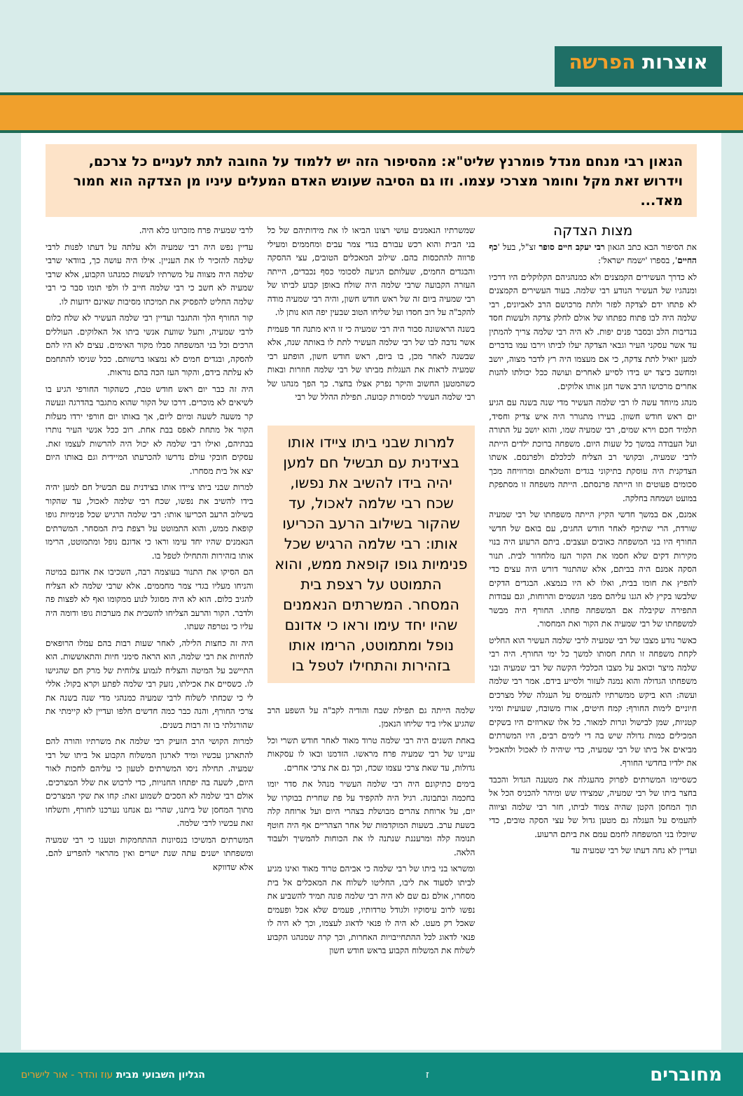אוצרות הפרשה
הגאון רבי מנחם מנדל פומרנץ שליט"א: מהסיפור הזה יש ללמוד על החובה לתת לעניים כל צרכם, וידרוש זאת מקל וחומר מצרכי עצמו. וזו גם הסיבה שעונש האדם המעלים עיניו מן הצדקה הוא חמור מאד...
מצות הצדקה
את הסיפור הבא כתב הגאון רבי יעקב חיים סופר זצ"ל, בעל 'כף החיים', בספרו 'ישמח ישראל':
לא כדרך העשירים הקמצנים ולא כמנהגיהם הקלוקלים היו דרכיו ומנהגיו של העשיר הנודע רבי שלמה. בעוד העשירים הקמצנים לא פתחו ידם לצדקה לפזר ולתת מרכושם הרב לאביונים, רבי שלמה היה לבו פתוח כפתחו של אולם לחלק צדקה ולעשות חסד בנדיבות הלב ובסבר פנים יפות. לא היה רבי שלמה צריך להמתין עד אשר עסקני העיר וגבאי הצדקה יעלו לביתו וירבו עמו בדברים למען יואיל לתת צדקה, כי אם מעצמו היה רץ לדבר מצוה, יושב ומחשב כיצד יש בידו לסייע לאחרים ועושה ככל יכולתו להנות אחרים מרכושו הרב אשר חנן אותו אלוקים.
מנהג מיוחד עשה לו רבי שלמה העשיר מדי שנה בשנה עם הגיע יום ראש חודש חשוון. בעירו מתגורר היה איש צדיק וחסיד, תלמיד חכם וירא שמים, רבי שמעיה שמו, והוא יושב על התורה ועל העבודה במשך כל שעות היום. משפחה ברוכת ילדים הייתה לרבי שמעיה, ובקושי רב הצליח לכלכלם ולפרנסם. אשתו הצדקנית היה עוסקת בתיקוני בגדים והטלאתם ומרוויחה מכך סכומים פעוטים וזו הייתה פרנסתם. הייתה משפחה זו מסתפקת במועט ושמחה בחלקה.
אמנם, אם במשך חדשי הקיץ הייתה משפחתו של רבי שמעיה שורדת, הרי שתיכף לאחר חודש החגים, עם בואם של חדשי החורף היו בני המשפחה כאובים ועצבים. ביתם הרעוע היה בנוי מקירות דקים שלא חסמו את הקור העז מלחדור לבית. תנור הסקה אמנם היה בביתם, אלא שהתנור דורש היה עצים כדי להפיץ את חומו בבית, ואלו לא היו בנמצא. הבגדים הדקים שלבשו בקיץ לא הגנו עליהם מפני הגשמים והרוחות, וגם עבודות התפירה שקיבלה אם המשפחה פחתו. החורף היה מבשר למשפחתו של רבי שמעיה את הקור ואת המחסור.
כאשר נודע מצבו של רבי שמעיה לרבי שלמה העשיר הוא החליט לקחת משפחה זו תחת חסותו למשך כל ימי החורף. היה רבי שלמה מיצר וכואב על מצבו הכלכלי הקשה של רבי שמעיה ובני משפחתו הגדולה והוא נמנה לעזור ולסייע בידם. אמר רבי שלמה ועשה: הוא ביקש ממשרתיו להעמיס על העגלה שלל מצרכים חיוניים לימות החורף: קמח חיטים, אורז משובח, שעועית ומיני קטניות, שמן לבישול ונרות למאור. כל אלו שארוזים היו בשקים המכילים כמות גדולה שיש בה די לימים רבים, היו המשרתים מביאים אל ביתו של רבי שמעיה, כדי שיהיה לו לאכול ולהאכיל את ילדיו בחדשי החורף.
כשסיימו המשרתים לפרוק מהעגלה את מטענה הגדול והכבד בחצר ביתו של רבי שמעיה, שמצידו שש ומיהר להכניס הכל אל תוך המחסן הקטן שהיה צמוד לביתו, חזר רבי שלמה וציווה להעמיס על העגלה גם מטען גדול של עצי הסקה טובים, כדי שיוכלו בני המשפחה לחמם עמם את ביתם הרעוע.
ועדיין לא נחה דעתו של רבי שמעיה עד
שמשרתיו הנאמנים עושי רצונו הביאו לו את מידותיהם של כל בני הבית והוא רכש עבורם בגדי צמר עבים ומחממים ומעילי פרווה להתכסות בהם. שילוב המאכלים הטובים, עצי ההסקה והבגדים החמים, שעלותם הגיעה לסכומי כסף נכבדים, הייתה העזרה הקבועה שרבי שלמה היה שולח באופן קבוע לביתו של רבי שמעיה ביום זה של ראש חודש חשון, והיה רבי שמעיה מודה להקב"ה על רוב חסדו ועל שליחו הטוב שבעין יפה הוא נותן לו.
בשנה הראשונה סבור היה רבי שמעיה כי זו היא מתנה חד פעמית אשר נדבה לבו של רבי שלמה העשיר לתת לו באותה שנה, אלא שבשנה לאחר מכן, בו ביום, ראש חודש חשון, הופתע רבי שמעיה לראות את העגלות מביתו של רבי שלמה חוזרות ובאות כשהמטען החשוב והיקר נפרק אצלו בחצר. כך הפך מנהגו של רבי שלמה העשיר למסורת קבועה. תפילת ההלל של רבי
למרות שבני ביתו ציידו אותו בצידנית עם תבשיל חם למען יהיה בידו להשיב את נפשו, שכח רבי שלמה לאכול, עד שהקור בשילוב הרעב הכריעו אותו: רבי שלמה הרגיש שכל פנימיות גופו קופאת ממש, והוא התמוטט על רצפת בית המסחר. המשרתים הנאמנים שהיו יחד עימו וראו כי אדונם נופל ומתמוטט, הרימו אותו בזהירות והתחילו לטפל בו
שלמה הייתה גם תפילת שבח והודיה לקב"ה על השפע הרב שהגיע אליו ביד שליחו הנאמן.
באחת השנים היה רבי שלמה טרוד מאוד לאחר חודש תשרי וכל עניינו של רבי שמעיה פרח מראשו. הזדמנו ובאו לו עסקאות גדולות, עד שאת צרכי עצמו שכח, וכך גם את צרכי אחרים.
בימים כתיקונם היה רבי שלמה העשיר מנהל את סדר יומו בחכמה ובתבונה. רגיל היה להקפיד על פת שחרית בבוקרו של יום, על ארוחת צהרים מבושלת בצהרי היום ועל ארוחה קלה בשעת ערב. בשעות המוקדמות של אחר הצהריים אף היה חוטף תנומה קלה ומרעננת שנתנה לו את הכוחות להמשיך ולעבוד הלאה.
ומשראו בני ביתו של רבי שלמה כי אביהם טרוד מאוד ואינו מגיע לביתו לסעוד את ליבו, החליטו לשלוח את המאכלים אל בית מסחרו, אולם גם שם לא היה רבי שלמה פונה תמיד להשביע את נפשו לרוב עיסוקיו ולגודל טרדותיו, פעמים שלא אכל ופעמים שאכל רק מעט. לא היה לו פנאי לדאוג לעצמו, וכך לא היה לו פנאי לדאוג לכל ההתחייבויות האחרות, וכך קרה שמנהגו הקבוע לשלוח את המשלוח הקבוע בראש חודש חשון
לרבי שמעיה פרח מזכרונו כלא היה.
עדיין נפש היה רבי שמעיה ולא עלתה על דעתו לפנות לרבי שלמה להזכיר לו את העניין. אילו היה עושה כך, בוודאי שרבי שלמה היה מצווה על משרתיו לעשות כמנהגו הקבוע, אלא שרבי שמעיה לא חשב כי רבי שלמה חייב לו ולפי תומו סבר כי רבי שלמה החליט להפסיק את תמיכתו מסיבות שאינם ידועות לו.
קור החורף הלך והתגבר ועדיין רבי שלמה העשיר לא שלח כלום לרבי שמעיה, ותעל שוועת אנשי ביתו אל האלוקים. העוללים הרכים וכל בני המשפחה סבלו מקור האימים. עצים לא היו להם להסקה, ובגדים חמים לא נמצאו ברשותם. ככל שניסו להתחמם לא עלתה בידם, והקור העז הכה בהם נוראות.
היה זה כבר יום ראש חודש טבת, כשהקור החורפי הגיע בו לשיאים לא מוכרים. דרכו של הקור שהוא מתגבר בהדרגה ונעשה קר משעה לשעה ומיום ליום, אך באותו יום חורפי ירדו מעלות הקור אל מתחת לאפס בבת אחת. רוב ככל אנשי העיר נותרו בבתיהם, ואילו רבי שלמה לא יכול היה להרשות לעצמו זאת. עסקים חובקי עולם נדרשו להכרעתו המיידית וגם באותו היום יצא אל בית מסחרו.
למרות שבני ביתו ציידו אותו בצידנית עם תבשיל חם למען יהיה בידו להשיב את נפשו, שכח רבי שלמה לאכול, עד שהקור בשילוב הרעב הכריעו אותו: רבי שלמה הרגיש שכל פנימיות גופו קופאת ממש, והוא התמוטט על רצפת בית המסחר. המשרתים הנאמנים שהיו יחד עימו וראו כי אדונם נופל ומתמוטט, הרימו אותו בזהירות והתחילו לטפל בו.
הם הסיקו את התנור בעוצמה רבה, השכיבו את אדונם במיטה והניחו מעליו בגדי צמר מחממים. אלא שרבי שלמה לא הצליח להגיב כלום. הוא לא היה מסוגל לנוע ממקומו ואף לא לפצות פה ולדבר. הקור והרעב הצליחו להשבית את מערכות גופו ודומה היה עליו כי נטרפה שעתו.
היה זה כחצות הלילה, לאחר שעות רבות בהם עמלו הרופאים להחיות את רבי שלמה, הוא הראה סימני חיות והתאוששות. הוא התיישב על המיטה והצליח לגמוע צלוחית של מרק חם שהגישו לו. כשסיים את אכילתו, נזעק רבי שלמה לפתע וקרא בקול: אללי לי כי שכחתי לשלוח לרבי שמעיה כמנהגי מדי שנה בשנה את צרכי החורף, והנה כבר כמה חדשים חלפו ועדיין לא קיימתי את שהורגלתי בו זה רבות בשנים.
למרות הקושי הרב הזעיק רבי שלמה את משרתיו והורה להם להתארגן עכשיו ומיד לארגון המשלוח הקבוע אל ביתו של רבי שמעיה. תחילה ניסו המשרתים לטעון כי עליהם לחכות לאור היום, לשעה בה יפתחו החנויות, כדי לרכוש את שלל המצרכים. אולם רבי שלמה לא הסכים לשמוע זאת: קחו את שקי המצרכים מתוך המחסן של ביתנו, שהרי גם אנחנו נערכנו לחורף, ותשלחו זאת עכשיו לרבי שלמה.
המשרתים המשיכו בנסיונות ההתחמקות וטענו כי רבי שמעיה ומשפחתו ישנים עתה שנת ישרים ואין מהראוי להפריע להם. אלא שדווקא
מחוברים ז הגליון השבועי מבית עוז והדר - אור לישרים